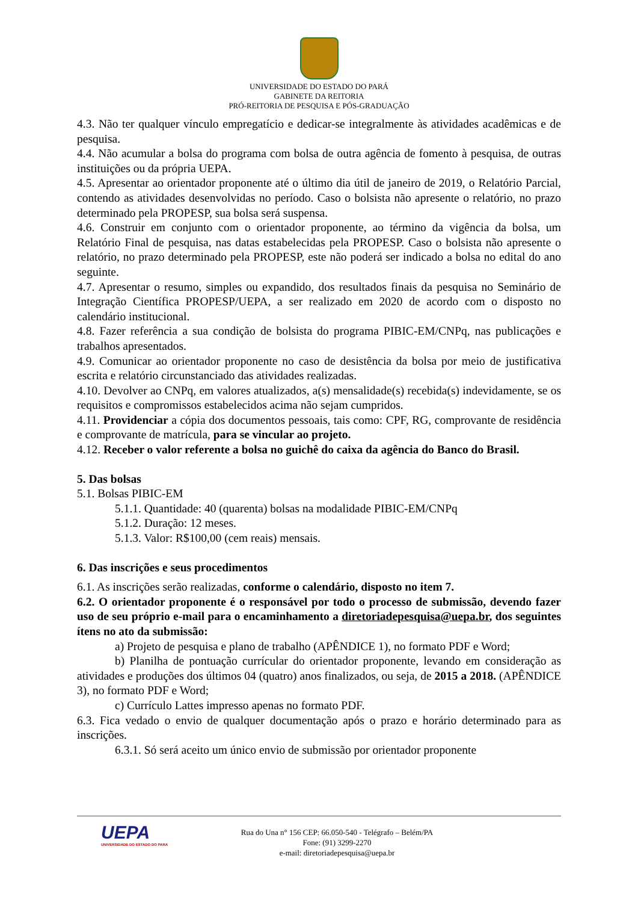UNIVERSIDADE DO ESTADO DO PARÁ
GABINETE DA REITORIA
PRÓ-REITORIA DE PESQUISA E PÓS-GRADUAÇÃO
4.3. Não ter qualquer vínculo empregatício e dedicar-se integralmente às atividades acadêmicas e de pesquisa.
4.4. Não acumular a bolsa do programa com bolsa de outra agência de fomento à pesquisa, de outras instituições ou da própria UEPA.
4.5. Apresentar ao orientador proponente até o último dia útil de janeiro de 2019, o Relatório Parcial, contendo as atividades desenvolvidas no período. Caso o bolsista não apresente o relatório, no prazo determinado pela PROPESP, sua bolsa será suspensa.
4.6. Construir em conjunto com o orientador proponente, ao término da vigência da bolsa, um Relatório Final de pesquisa, nas datas estabelecidas pela PROPESP. Caso o bolsista não apresente o relatório, no prazo determinado pela PROPESP, este não poderá ser indicado a bolsa no edital do ano seguinte.
4.7. Apresentar o resumo, simples ou expandido, dos resultados finais da pesquisa no Seminário de Integração Científica PROPESP/UEPA, a ser realizado em 2020 de acordo com o disposto no calendário institucional.
4.8. Fazer referência a sua condição de bolsista do programa PIBIC-EM/CNPq, nas publicações e trabalhos apresentados.
4.9. Comunicar ao orientador proponente no caso de desistência da bolsa por meio de justificativa escrita e relatório circunstanciado das atividades realizadas.
4.10. Devolver ao CNPq, em valores atualizados, a(s) mensalidade(s) recebida(s) indevidamente, se os requisitos e compromissos estabelecidos acima não sejam cumpridos.
4.11. Providenciar a cópia dos documentos pessoais, tais como: CPF, RG, comprovante de residência e comprovante de matrícula, para se vincular ao projeto.
4.12. Receber o valor referente a bolsa no guichê do caixa da agência do Banco do Brasil.
5. Das bolsas
5.1. Bolsas PIBIC-EM
5.1.1. Quantidade: 40 (quarenta) bolsas na modalidade PIBIC-EM/CNPq
5.1.2. Duração: 12 meses.
5.1.3. Valor: R$100,00 (cem reais) mensais.
6. Das inscrições e seus procedimentos
6.1. As inscrições serão realizadas, conforme o calendário, disposto no item 7.
6.2. O orientador proponente é o responsável por todo o processo de submissão, devendo fazer uso de seu próprio e-mail para o encaminhamento a diretoriadepesquisa@uepa.br, dos seguintes ítens no ato da submissão:
a) Projeto de pesquisa e plano de trabalho (APÊNDICE 1), no formato PDF e Word;
b) Planilha de pontuação currícular do orientador proponente, levando em consideração as atividades e produções dos últimos 04 (quatro) anos finalizados, ou seja, de 2015 a 2018. (APÊNDICE 3), no formato PDF e Word;
c) Currículo Lattes impresso apenas no formato PDF.
6.3. Fica vedado o envio de qualquer documentação após o prazo e horário determinado para as inscrições.
6.3.1. Só será aceito um único envio de submissão por orientador proponente
UEPA
UNIVERSIDADE DO ESTADO DO PARÁ
Rua do Una n° 156 CEP: 66.050-540 - Telégrafo – Belém/PA
Fone: (91) 3299-2270
e-mail: diretoriadepesquisa@uepa.br